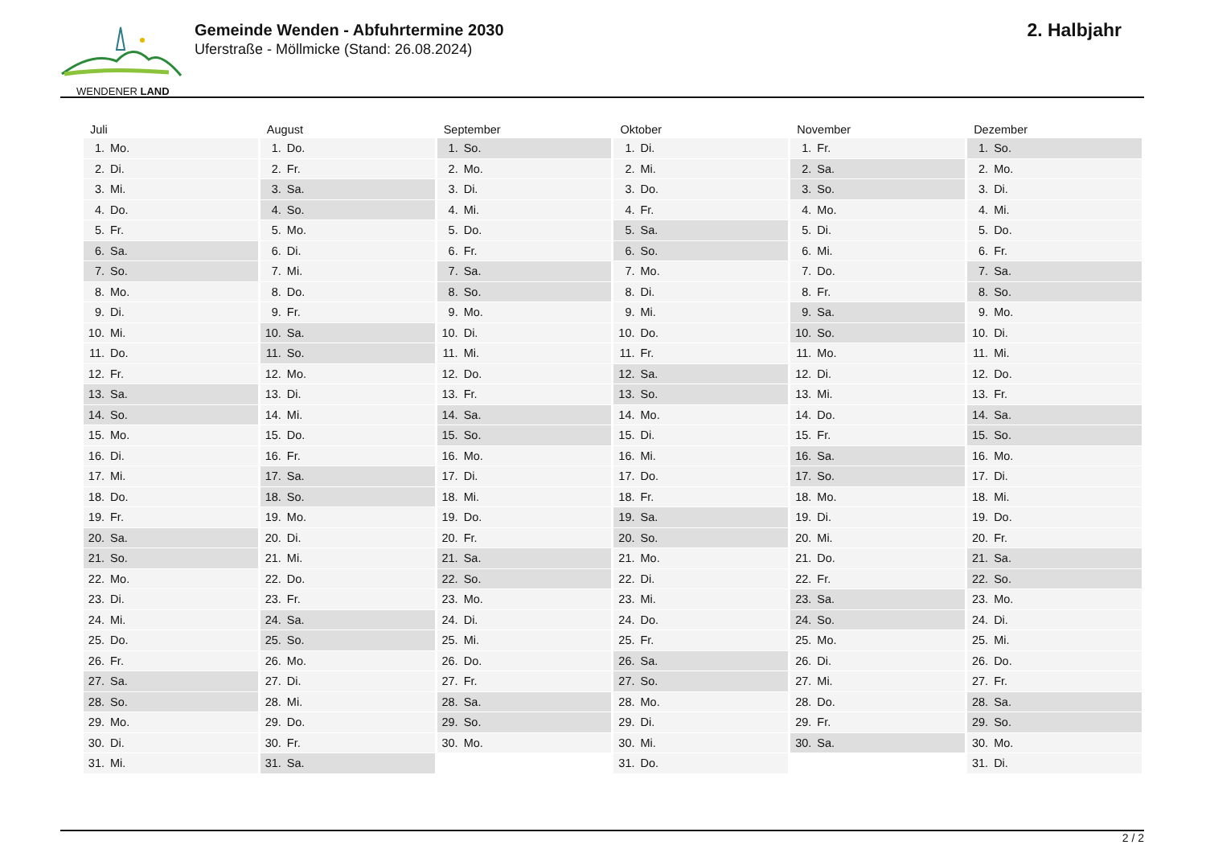WENDENER LAND
Gemeinde Wenden - Abfuhrtermine 2030
Uferstraße - Möllmicke (Stand: 26.08.2024)
2. Halbjahr
| Juli | August | September | Oktober | November | Dezember |
| --- | --- | --- | --- | --- | --- |
| 1. Mo. | 1. Do. | 1. So. | 1. Di. | 1. Fr. | 1. So. |
| 2. Di. | 2. Fr. | 2. Mo. | 2. Mi. | 2. Sa. | 2. Mo. |
| 3. Mi. | 3. Sa. | 3. Di. | 3. Do. | 3. So. | 3. Di. |
| 4. Do. | 4. So. | 4. Mi. | 4. Fr. | 4. Mo. | 4. Mi. |
| 5. Fr. | 5. Mo. | 5. Do. | 5. Sa. | 5. Di. | 5. Do. |
| 6. Sa. | 6. Di. | 6. Fr. | 6. So. | 6. Mi. | 6. Fr. |
| 7. So. | 7. Mi. | 7. Sa. | 7. Mo. | 7. Do. | 7. Sa. |
| 8. Mo. | 8. Do. | 8. So. | 8. Di. | 8. Fr. | 8. So. |
| 9. Di. | 9. Fr. | 9. Mo. | 9. Mi. | 9. Sa. | 9. Mo. |
| 10. Mi. | 10. Sa. | 10. Di. | 10. Do. | 10. So. | 10. Di. |
| 11. Do. | 11. So. | 11. Mi. | 11. Fr. | 11. Mo. | 11. Mi. |
| 12. Fr. | 12. Mo. | 12. Do. | 12. Sa. | 12. Di. | 12. Do. |
| 13. Sa. | 13. Di. | 13. Fr. | 13. So. | 13. Mi. | 13. Fr. |
| 14. So. | 14. Mi. | 14. Sa. | 14. Mo. | 14. Do. | 14. Sa. |
| 15. Mo. | 15. Do. | 15. So. | 15. Di. | 15. Fr. | 15. So. |
| 16. Di. | 16. Fr. | 16. Mo. | 16. Mi. | 16. Sa. | 16. Mo. |
| 17. Mi. | 17. Sa. | 17. Di. | 17. Do. | 17. So. | 17. Di. |
| 18. Do. | 18. So. | 18. Mi. | 18. Fr. | 18. Mo. | 18. Mi. |
| 19. Fr. | 19. Mo. | 19. Do. | 19. Sa. | 19. Di. | 19. Do. |
| 20. Sa. | 20. Di. | 20. Fr. | 20. So. | 20. Mi. | 20. Fr. |
| 21. So. | 21. Mi. | 21. Sa. | 21. Mo. | 21. Do. | 21. Sa. |
| 22. Mo. | 22. Do. | 22. So. | 22. Di. | 22. Fr. | 22. So. |
| 23. Di. | 23. Fr. | 23. Mo. | 23. Mi. | 23. Sa. | 23. Mo. |
| 24. Mi. | 24. Sa. | 24. Di. | 24. Do. | 24. So. | 24. Di. |
| 25. Do. | 25. So. | 25. Mi. | 25. Fr. | 25. Mo. | 25. Mi. |
| 26. Fr. | 26. Mo. | 26. Do. | 26. Sa. | 26. Di. | 26. Do. |
| 27. Sa. | 27. Di. | 27. Fr. | 27. So. | 27. Mi. | 27. Fr. |
| 28. So. | 28. Mi. | 28. Sa. | 28. Mo. | 28. Do. | 28. Sa. |
| 29. Mo. | 29. Do. | 29. So. | 29. Di. | 29. Fr. | 29. So. |
| 30. Di. | 30. Fr. | 30. Mo. | 30. Mi. | 30. Sa. | 30. Mo. |
| 31. Mi. | 31. Sa. | | 31. Do. | | 31. Di. |
2 / 2